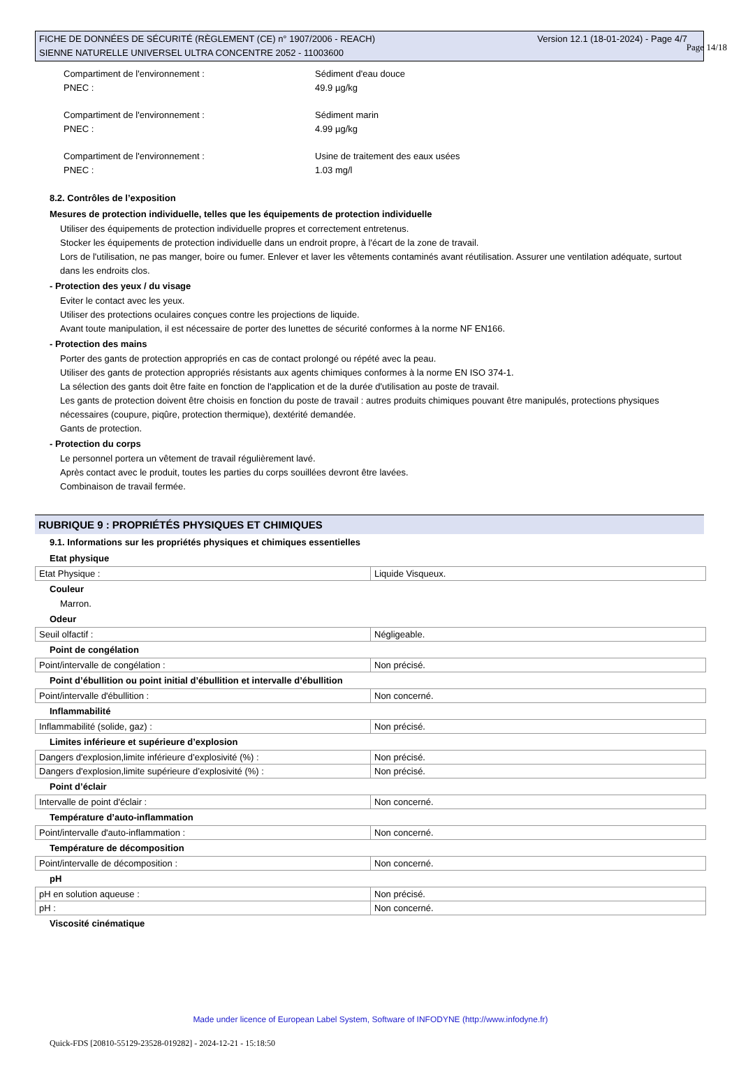Page 14/18
Version 12.1 (18-01-2024) - Page 4/7 FICHE DE DONNÉES DE SÉCURITÉ (RÈGLEMENT (CE) n° 1907/2006 - REACH)
SIENNE NATURELLE UNIVERSEL ULTRA CONCENTRE 2052 - 11003600
Compartiment de l'environnement : Sédiment d'eau douce
PNEC : 49.9 µg/kg
Compartiment de l'environnement : Sédiment marin
PNEC : 4.99 µg/kg
Compartiment de l'environnement : Usine de traitement des eaux usées
PNEC : 1.03 mg/l
8.2. Contrôles de l’exposition
Mesures de protection individuelle, telles que les équipements de protection individuelle
Utiliser des équipements de protection individuelle propres et correctement entretenus.
Stocker les équipements de protection individuelle dans un endroit propre, à l'écart de la zone de travail.
Lors de l'utilisation, ne pas manger, boire ou fumer. Enlever et laver les vêtements contaminés avant réutilisation. Assurer une ventilation adéquate, surtout dans les endroits clos.
- Protection des yeux / du visage
Eviter le contact avec les yeux.
Utiliser des protections oculaires conçues contre les projections de liquide.
Avant toute manipulation, il est nécessaire de porter des lunettes de sécurité conformes à la norme NF EN166.
- Protection des mains
Porter des gants de protection appropriés en cas de contact prolongé ou répété avec la peau.
Utiliser des gants de protection appropriés résistants aux agents chimiques conformes à la norme EN ISO 374-1.
La sélection des gants doit être faite en fonction de l'application et de la durée d'utilisation au poste de travail.
Les gants de protection doivent être choisis en fonction du poste de travail : autres produits chimiques pouvant être manipulés, protections physiques nécessaires (coupure, piqûre, protection thermique), dextérité demandée.
Gants de protection.
- Protection du corps
Le personnel portera un vêtement de travail régulièrement lavé.
Après contact avec le produit, toutes les parties du corps souillées devront être lavées.
Combinaison de travail fermée.
RUBRIQUE 9 : PROPRIÉTÉS PHYSIQUES ET CHIMIQUES
9.1. Informations sur les propriétés physiques et chimiques essentielles
Etat physique
| Etat Physique : | Liquide Visqueux. |
Couleur
Marron.
Odeur
| Seuil olfactif : | Négligeable. |
Point de congélation
| Point/intervalle de congélation : | Non précisé. |
Point d’ébullition ou point initial d’ébullition et intervalle d’ébullition
| Point/intervalle d'ébullition : | Non concerné. |
Inflammabilité
| Inflammabilité (solide, gaz) : | Non précisé. |
Limites inférieure et supérieure d’explosion
| Dangers d'explosion,limite inférieure d’explosivité (%) : | Non précisé. |
| Dangers d'explosion,limite supérieure d’explosivité (%) : | Non précisé. |
Point d’éclair
| Intervalle de point d'éclair : | Non concerné. |
Température d’auto-inflammation
| Point/intervalle d'auto-inflammation : | Non concerné. |
Température de décomposition
| Point/intervalle de décomposition : | Non concerné. |
pH
| pH en solution aqueuse : | Non précisé. |
| pH : | Non concerné. |
Viscosité cinématique
Made under licence of European Label System, Software of INFODYNE (http://www.infodyne.fr)
Quick-FDS [20810-55129-23528-019282] - 2024-12-21 - 15:18:50